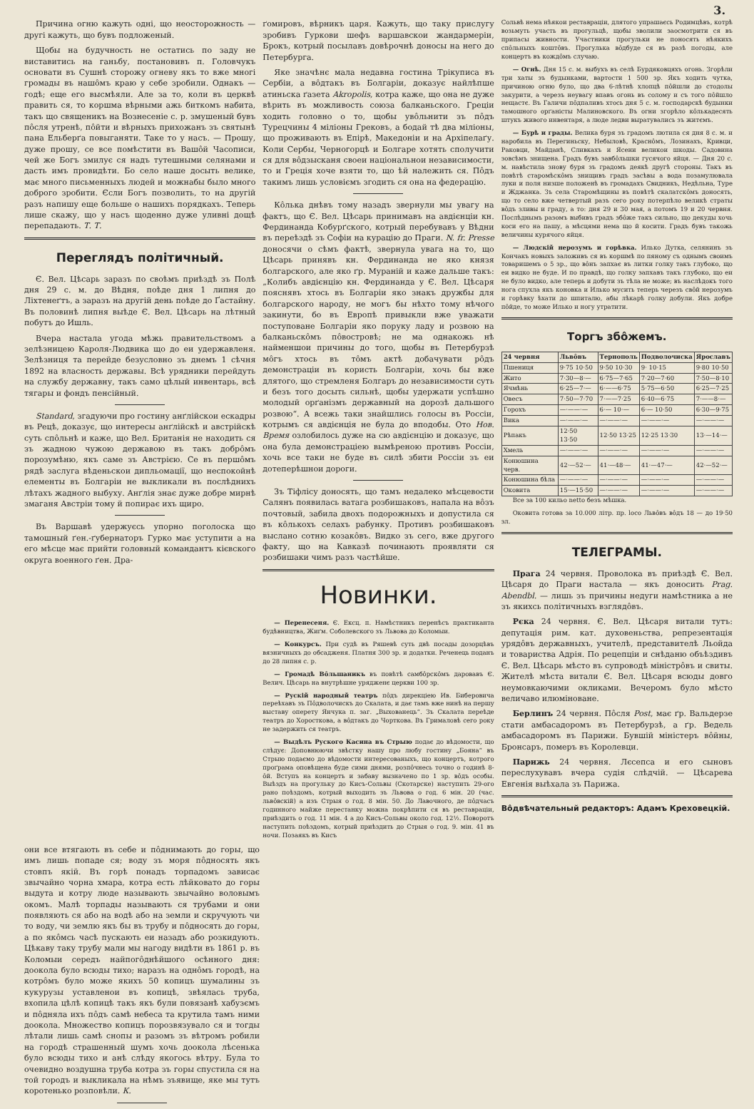3.
Причина огню кажуть одні, що неосторожность — другі кажуть, що бувъ подложеный.
Щобы на будучность не остатись по заду не виставитись на ганьбу, постановивъ п. Головчукъ основати въ Сушнѣ сторожу огневу якъ то вже многі громады въ нашôмъ краю у себе зробили. Однакъ — годѣ; еще его высмѣяли. Але за то, коли въ церквѣ править ся, то коршма вѣрными ажь биткомъ набита, такъ що священикъ на Вознесеніе с. р. змушеный бувъ пôсля утренѣ, пôйти и вѣрныхъ прихожанъ зъ святынѣ пана Ельберґа повыганяти. Таке то у насъ. — Прошу, дуже прошу, се все помѣстити въ Вашôй Часописи, чей же Богъ змилує ся надъ тутешными селянами и дасть имъ провидѣти. Бо село наше досыть велике, має много письменныхъ людей и можнабы было много доброго зробити. Єсли Богъ позволить, то на другій разъ напишу еще больше о нашихъ порядкахъ. Теперь лише скажу, що у насъ щоденно дуже уливні дощѣ перепадають. Т. Т.
Переглядъ політичный.
Є. Вел. Цѣсарь заразъ по своѣмъ приѣздѣ зъ Полѣ дня 29 с. м. до Вѣдня, поѣде дня 1 липня до Ліхтенеґтъ, а заразъ на другій день поѣде до Ґастайну. Въ половинѣ липня выѣде Є. Вел. Цѣсарь на лѣтный побутъ до Ишль.
Вчера настала угода мѣжь правительствомъ а зелѣзницею Кароля-Людвика що до еи удержавленя. Зелѣзниця та перейде безусловно зъ днемъ 1 сѣчня 1892 на власность державы. Всѣ урядники перейдуть на службу державну, такъ само цѣлый инвентарь, всѣ тягары и фондъ пенсійный.
Standard, згадуючи про гостину анґлійскои ескадры въ Рецѣ, доказує, що интересы анґлійскѣ и австрійскѣ суть спôльнѣ и каже, що Вел. Британія не находить ся зъ жадною чужою державою въ такъ добрôмъ порозумѣню, якъ саме зъ Австрією. Се въ першôмъ рядѣ заслуга вѣденьскои дипльомації, що неспокойнѣ елементы въ Болгаріи не выкликали въ послѣднихъ лѣтахъ жадного выбуху. Анґлія знає дуже добре мирнѣ змаганя Австріи тому й попирає ихъ щиро.
Въ Варшавѣ удержуєсь упорно поголоска що тамошный ґен.-ґубернаторъ Гурко має уступити а на его мѣсце має прийти головный командантъ кієвского округа военного ґен. Дра-
ґомировъ, вѣрникъ царя. Кажуть, що таку прислугу зробивъ Гуркови шефъ варшавскои жандармеріи, Брокъ, котрый посылавъ довѣрочнѣ доносы на него до Петербурга.
Яке значѣнє мала недавна гостина Трікуписа въ Сербіи, а вôдтакъ въ Болгаріи, доказує найлѣпше атиньска ґазета Akropolis, котра каже, що она не дуже вѣрить въ можливость союза балканьского. Греціи ходить головно о то, щобы увôльнити зъ пôдъ Турецчины 4 міліоны Грековъ, а бодай тѣ два міліоны, що проживають въ Епірѣ, Македоніи и на Архіпелаґу. Коли Сербы, Черногорцѣ и Болгаре хотять сполучити ся для вôдзысканя своеи національнои независимости, то и Греція хоче взяти то, що ѣй належить ся. Пôдъ такимъ лишь условіємъ згодить ся она на федерацію.
Кôлька днѣвъ тому назадъ звернули мы увагу на фактъ, що Є. Вел. Цѣсарь принимавъ на авдієнціи кн. Фердинанда Кобурґского, котрый перебувавъ у Вѣдни въ переѣздѣ зъ Софіи на курацію до Праги. N. fr. Presse доносячи о сѣмъ фактѣ, звернула увага на то, що Цѣсарь принявъ кн. Фердинанда не яко князя болгарского, але яко ґр. Мураній и каже дальше такъ: „Колибъ авдієнцію кн. Фердинанда у Є. Вел. Цѣсаря пояснявъ хтось въ Болгаріи яко знакъ дружбы для болгарского народу, не могъ бы нѣхто тому нѣчого закинути, бо въ Европѣ привыкли вже уважати поступоване Болгаріи яко поруку ладу и розвою на балканьскôмъ пôвостровѣ; не ма однакожь нѣ найменшои причины до того, щобы въ Петербурзѣ мôгъ хтось въ тôмъ актѣ добачувати рôдъ демонстраціи въ користь Болгаріи, хочь бы вже длятого, що стремленя Болгаръ до независимости суть и безъ того досыть сильнѣ, щобы удержати успѣшно молодый орґанізмъ державный на дорозѣ дальшого розвою“. А всежь таки знайшлись голосы въ Россіи, котрымъ ся авдієнція не була до вподобы. Ото Нов. Время озлобилось дуже на сю авдієнцію и доказує, що она була демонстраціею вымѣреною противъ Россіи, хочь все таки не буде въ силѣ збити Россіи зъ еи дотеперѣшнои дороги.
Зъ Тіфлісу доносять, що тамъ недалеко мѣсцевости Салянъ появилась ватага розбишаковъ, напала на вôзъ почтовый, забила двохъ подорожныхъ и допустила ся въ кôлькохъ селахъ рабунку. Противъ розбишаковъ выслано сотню козакôвъ. Видко зъ сего, вже другого факту, що на Кавказѣ починають проявляти ся розбишаки чимъ разъ частѣйше.
Новинки.
— Перенесеня. Є. Ексц. п. Намѣстникъ перенѣсъ практиканта будѣвництва, Жиґм. Соболевского зъ Львова до Коломыи.
— Конкурсъ. При судѣ въ Ряшевѣ суть двѣ посады дозорцѣвъ вязничныхъ до обсадженя. Платня 300 зр. и додатки. Реченець поданъ до 28 липня с. р.
— Громадѣ Вôльшаникъ въ повѣтѣ самбôрскôмъ даровавъ Є. Велич. Цѣсарь на внутрѣшне урядженє церкви 100 зр.
— Рускій народный театръ пôдъ дирекціею Ив. Биберовича переѣхавъ зъ Пôдволочискъ до Скалата, и дає тамъ вже нинѣ на першу выставу оперету Янчука п. заг. „Выхованець“. Зъ Скалата переѣде театръ до Хоросткова, а вôдтакъ до Чорткова. Въ Грималовѣ сего року не задержить ся театръ.
— Выдѣлъ Руского Касина въ Стрыю подає до вѣдомости, що слѣдує: Доповнюючи звѣстку нашу про любу гостину „Бояна“ въ Стрыю подаємо до вѣдомости интересованыхъ, що концертъ, котрого проґрама оповѣщена буде сими днями, розпôчнесь точно о годинѣ 8-ôй. Вступъ на концертъ и забаву вызначено по 1 зр. вôдъ особы. Выѣздъ на прогульку до Кисъ-Сольвы (Скотарске) наступить 29-ого рано поѣздомъ, котрый выходить зъ Львова о год. 6 мін. 20 (час. львôвскій) а изъ Стрыя о год. 8 мін. 50. До Лавочного, де пôдчасъ годинного майже перестанку можна покрѣпити ся въ реставраціи, приѣздить о год. 11 мін. 4 а до Кисъ-Сольвы около год. 12½. Поворотъ наступить поѣздомъ, котрый приѣздить до Стрыя о год. 9. мін. 41 въ ночи. Позаякъ въ Кисъ
Сольвѣ нема нѣякои реставраціи, длятого упрашаєсь Родимцѣвъ, котрѣ возьмуть участь въ прогульцѣ, щобы зволили заосмотрити ся въ припасы живности. Участники прогульки не поносять нѣякихъ спôльныхъ коштôвъ. Прогулька вôдбуде ся въ разѣ погоды, але концертъ въ кождôмъ случаю.
— Огнѣ. Дня 15 с. м. выбухъ въ селѣ Бурдяковцяхъ огонь. Згорѣли три хаты зъ будынками, вартости 1 500 зр. Якъ ходить чутка, причиною огню було, що два 6-лѣтнѣ хлопцѣ пôйшли до стодолы закурити, а черезъ неувагу впавъ огонь въ солому и съ того пôйшло нещастє. Въ Галичи пôдпаливъ хтось дня 5 с. м. господарскѣ будынки тамошного орґаністы Малиновского. Въ огни згорѣло кôлькадесять штукъ живого инвентаря, а люде ледви выратувались зъ житємъ.
— Бурѣ и грады. Велика буря зъ градомъ лютила ся дня 8 с. м. и наробила въ Перегиньску, Небыловѣ, Краснôмъ, Лозинахъ, Кривци, Раковци, Майданѣ, Сливкахъ и Ясени великои шкоды. Садовина зовсѣмъ знищена. Градъ бувъ завбôльшки гусячого яйця. — Дня 20 с. м. навѣстила знову буря зъ градомъ деякѣ другѣ стороны. Такъ въ повѣтѣ старомѣскôмъ знищивъ градъ засѣвы а вода позамулювала луки и поля низше положенѣ въ громадахъ Свидникъ, Недѣльна, Туре и Жджанка. Зъ села Старомѣщины въ повѣтѣ скалатскôмъ доносять, що то село вже четвертый разъ сего року потерпѣло великѣ страты вôдъ зливы и граду, а то: дня 29 и 30 мая, а потомъ 19 и 20 червня. Послѣднымъ разомъ выбивъ градъ збôже такъ сильно, що декуды хочь коси его на пашу, а мѣсцями нема що й косити. Градъ бувъ такожь величины курячого яйця.
— Людскій нерозумъ и горѣвка. Илько Дутка, селянинъ зъ Кончакъ новыхъ заложивъ ся въ коршмѣ по пяному съ однымъ своимъ товаришемъ о 5 зр., що вôнъ запхає въ литки голку такъ глубоко, що еи видко не буде. И по правдѣ, що голку запхавъ такъ глубоко, що еи не було видко, але теперь и добути зъ тѣла не може; въ наслѣдокъ того нога спухла якъ коновка и Илько мусить теперь черезъ свôй нерозумъ и горѣвку ѣхати до шпиталю, абы лѣкарѣ голку добули. Якъ добре пôйде, то може Илько и ногу утратити.
Торгъ збôжемъ.
| 24 червня | Львôвъ | Тернополь | Подволочиска | Ярославъ |
| --- | --- | --- | --- | --- |
| Пшениця | 9·75 10·50 | 9·50 10·30 | 9· 10·15 | 9·80 10·50 |
| Жито | 7·30—8·— | 6·75—7·65 | 7·20—7·60 | 7·50—8·10 |
| Ячмѣнь | 6·25—7·— | 6·——6·75 | 5·75—6·50 | 6·25—7·25 |
| Овесъ | 7·50—7·70 | 7·——7·25 | 6·40—6·75 | 7·——8·— |
| Горохъ | —·——·— | 6·— 10·— | 6·— 10·50 | 6·30—9·75 |
| Вика | —·——·— | —·——·— | —·——·— | —·——·— |
| Рѣпакъ | 12·50 13·50 | 12·50 13·25 | 12·25 13·30 | 13·—14·— |
| Хмель | —·——·— | —·——·— | —·——·— | —·——·— |
| Конюшина черв. | 42·—52·— | 41·—48·— | 41·—47·— | 42·—52·— |
| Конюшина бѣла | —·——·— | —·——·— | —·——·— | —·——·— |
| Оковита | 15·—15·50 | —·——·— | —·——·— | —·——·— |
Все за 100 кильо netto безъ мѣшка.
Оковита готова за 10.000 літр. пр. loco Львôвъ вôдъ 18 — до 19·50 зл.
ТЕЛЕГРАМЫ.
Прага 24 червня. Проволока въ приѣздѣ Є. Вел. Цѣсаря до Праги настала — якъ доносить Prag. Abendbl. — лишь зъ причины недуги намѣстника а не зъ якихсь політичныхъ взглядôвъ.
Рєка 24 червня. Є. Вел. Цѣсаря витали тутъ: депутація рим. кат. духовеньства, репрезентація урядôвъ державныхъ, учителѣ, представителѣ Льойда и товариства Адрія. По рецепціи и снѣданю объѣздивъ Є. Вел. Цѣсарь мѣсто въ супроводѣ міністрôвъ и свиты. Жителѣ мѣста витали Є. Вел. Цѣсаря всюды довго неумовкаючими окликами. Вечеромъ було мѣсто величаво илюміноване.
Берлинъ 24 червня. Пôсля Post, має ґр. Вальдерзе стати амбасадоромъ въ Петербурзѣ, а ґр. Ведель амбасадоромъ въ Парижи. Бувшій міністеръ вôйны, Бронсаръ, померъ въ Королевци.
Парижь 24 червня. Лєсепса и его сыновъ переслухувавъ вчера судія слѣдчій. — Цѣсарева Евгенія выѣхала зъ Парижа.
Вôдвѣчательный редакторъ: Адамъ Креховецкій.
они все втягають въ себе и пôднимають до горы, що имъ лишь попаде ся; воду зъ моря пôдносять якъ стовпъ якій. Въ горѣ понадъ торпадомъ зависає звычайно чорна хмара, котра есть лѣйковато до горы выдута и котру люде называють звычайно воловымъ окомъ. Малѣ торпады называють ся трубами и они появляють ся або на водѣ або на земли и скручують чи то воду, чи землю якъ бы въ трубу и пôдносять до горы, а по якôмсь часѣ пускають еи назадъ або розкидують. Цѣкаву таку трубу мали мы нагоду видѣти въ 1861 р. въ Коломыи середъ найпогôднѣйшого осѣнного дня: доокола було всюды тихо; наразъ на однôмъ городѣ, на котрôмъ було може якихъ 50 копицъ шумалины зъ кукурузы уставленои въ копицѣ, звѣялась труба, вхопила цѣлѣ копицѣ такъ якъ були повязанѣ хабузємъ и пôдняла ихъ пôдъ самѣ небеса та крутила тамъ ними доокола. Множество копицъ порозвязувало ся и тогды лѣтали лишь самѣ снопы и разомъ зъ вѣтромъ робили на городѣ страшенный шумъ хочь доокола лѣсенька було всюды тихо и анѣ слѣду якогось вѣтру. Була то очевидно воздушна труба котра зъ горы спустила ся на той городъ и выкликала на нѣмъ зъявище, яке мы тутъ коротенько розповѣли. К.